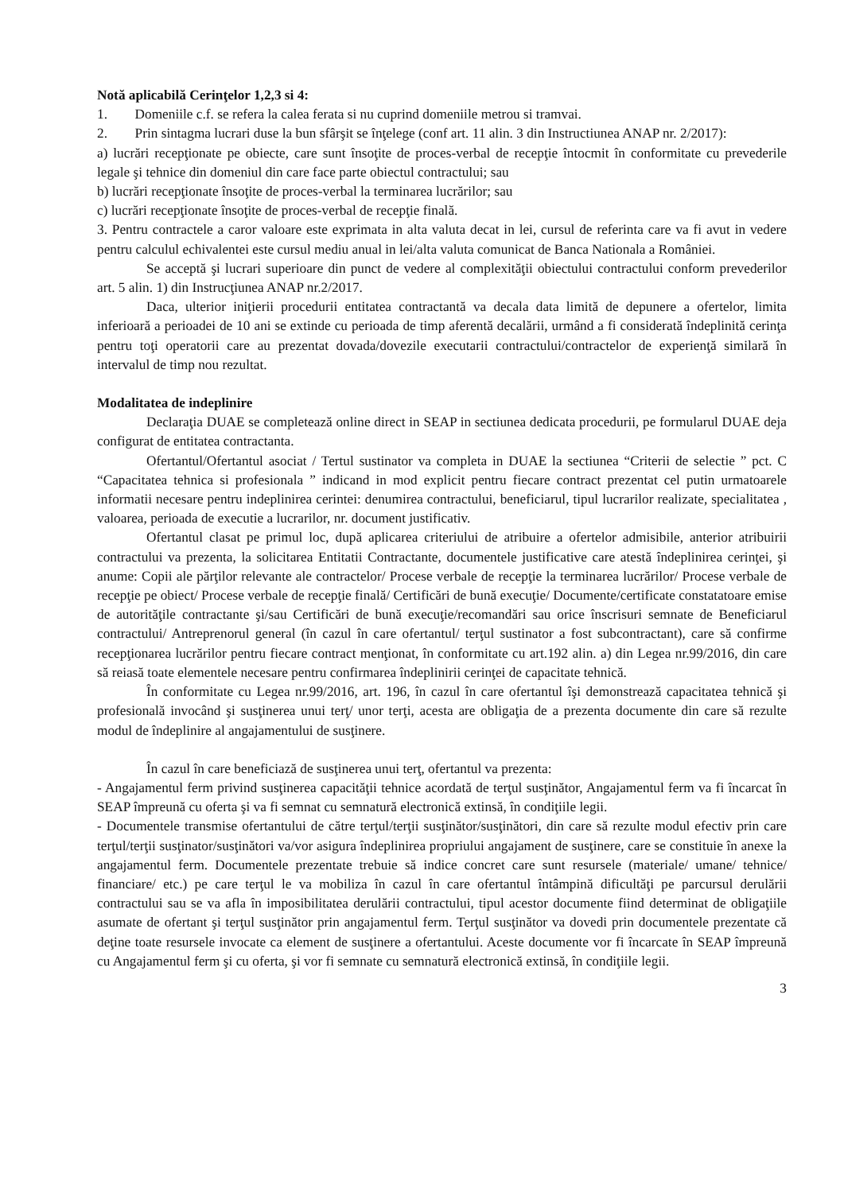Notă aplicabilă Cerinţelor 1,2,3 si 4:
1. Domeniile c.f. se refera la calea ferata si nu cuprind domeniile metrou si tramvai.
2. Prin sintagma lucrari duse la bun sfârşit se înţelege (conf art. 11 alin. 3 din Instructiunea ANAP nr. 2/2017):
a) lucrări recepţionate pe obiecte, care sunt însoţite de proces-verbal de recepţie întocmit în conformitate cu prevederile legale şi tehnice din domeniul din care face parte obiectul contractului; sau
b) lucrări recepţionate însoţite de proces-verbal la terminarea lucrărilor; sau
c) lucrări recepţionate însoţite de proces-verbal de recepţie finală.
3. Pentru contractele a caror valoare este exprimata in alta valuta decat in lei, cursul de referinta care va fi avut in vedere pentru calculul echivalentei este cursul mediu anual in lei/alta valuta comunicat de Banca Nationala a României.
Se acceptă şi lucrari superioare din punct de vedere al complexităţii obiectului contractului conform prevederilor art. 5 alin. 1) din Instrucţiunea ANAP nr.2/2017.
Daca, ulterior iniţierii procedurii entitatea contractantă va decala data limită de depunere a ofertelor, limita inferioară a perioadei de 10 ani se extinde cu perioada de timp aferentă decalării, urmând a fi considerată îndeplinită cerinţa pentru toţi operatorii care au prezentat dovada/dovezile executarii contractului/contractelor de experienţă similară în intervalul de timp nou rezultat.
Modalitatea de indeplinire
Declaraţia DUAE se completează online direct in SEAP in sectiunea dedicata procedurii, pe formularul DUAE deja configurat de entitatea contractanta.
Ofertantul/Ofertantul asociat / Tertul sustinator va completa in DUAE la sectiunea “Criterii de selectie ” pct. C “Capacitatea tehnica si profesionala ” indicand in mod explicit pentru fiecare contract prezentat cel putin urmatoarele informatii necesare pentru indeplinirea cerintei: denumirea contractului, beneficiarul, tipul lucrarilor realizate, specialitatea , valoarea, perioada de executie a lucrarilor, nr. document justificativ.
Ofertantul clasat pe primul loc, după aplicarea criteriului de atribuire a ofertelor admisibile, anterior atribuirii contractului va prezenta, la solicitarea Entitatii Contractante, documentele justificative care atestă îndeplinirea cerinţei, şi anume: Copii ale părţilor relevante ale contractelor/ Procese verbale de recepţie la terminarea lucrărilor/ Procese verbale de recepţie pe obiect/ Procese verbale de recepţie finală/ Certificări de bună execuţie/ Documente/certificate constatatoare emise de autorităţile contractante şi/sau Certificări de bună execuţie/recomandări sau orice înscrisuri semnate de Beneficiarul contractului/ Antreprenorul general (în cazul în care ofertantul/ terţul sustinator a fost subcontractant), care să confirme recepţionarea lucrărilor pentru fiecare contract menţionat, în conformitate cu art.192 alin. a) din Legea nr.99/2016, din care să reiasă toate elementele necesare pentru confirmarea îndeplinirii cerinţei de capacitate tehnică.
În conformitate cu Legea nr.99/2016, art. 196, în cazul în care ofertantul îşi demonstrează capacitatea tehnică şi profesională invocând şi susţinerea unui terţ/ unor terţi, acesta are obligaţia de a prezenta documente din care să rezulte modul de îndeplinire al angajamentului de susţinere.
În cazul în care beneficiază de susţinerea unui terţ, ofertantul va prezenta:
- Angajamentul ferm privind susţinerea capacităţii tehnice acordată de terţul susţinător, Angajamentul ferm va fi încarcat în SEAP împreună cu oferta şi va fi semnat cu semnatură electronică extinsă, în condiţiile legii.
- Documentele transmise ofertantului de către terţul/terţii susţinător/susţinători, din care să rezulte modul efectiv prin care terţul/terţii susţinator/susţinători va/vor asigura îndeplinirea propriului angajament de susţinere, care se constituie în anexe la angajamentul ferm. Documentele prezentate trebuie să indice concret care sunt resursele (materiale/ umane/ tehnice/ financiare/ etc.) pe care terţul le va mobiliza în cazul în care ofertantul întâmpină dificultăţi pe parcursul derulării contractului sau se va afla în imposibilitatea derulării contractului, tipul acestor documente fiind determinat de obligaţiile asumate de ofertant şi terţul susţinător prin angajamentul ferm. Terţul susţinător va dovedi prin documentele prezentate că deţine toate resursele invocate ca element de susţinere a ofertantului. Aceste documente vor fi încarcate în SEAP împreună cu Angajamentul ferm şi cu oferta, şi vor fi semnate cu semnatură electronică extinsă, în condiţiile legii.
3